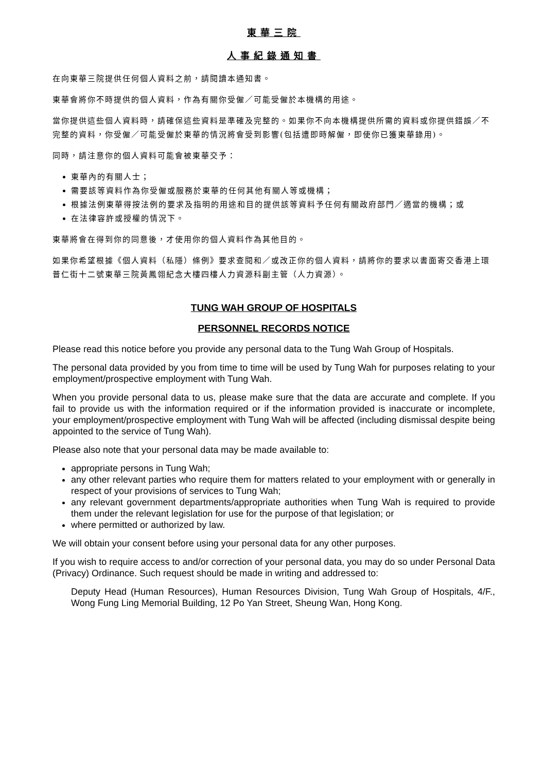東華三院
人事紀錄通知書
在向東華三院提供任何個人資料之前，請閱讀本通知書。
東華會將你不時提供的個人資料，作為有關你受僱／可能受僱於本機構的用途。
當你提供這些個人資料時，請確保這些資料是準確及完整的。如果你不向本機構提供所需的資料或你提供錯誤／不完整的資料，你受僱／可能受僱於東華的情況將會受到影響(包括遭即時解僱，即使你已獲東華錄用)。
同時，請注意你的個人資料可能會被東華交予：
東華內的有關人士；
需要該等資料作為你受僱或服務於東華的任何其他有關人等或機構；
根據法例東華得按法例的要求及指明的用途和目的提供該等資料予任何有關政府部門／適當的機構；或
在法律容許或授權的情況下。
東華將會在得到你的同意後，才使用你的個人資料作為其他目的。
如果你希望根據《個人資料（私隱）條例》要求查閱和／或改正你的個人資料，請將你的要求以書面寄交香港上環普仁街十二號東華三院黃鳳翎紀念大樓四樓人力資源科副主管（人力資源）。
TUNG WAH GROUP OF HOSPITALS
PERSONNEL RECORDS NOTICE
Please read this notice before you provide any personal data to the Tung Wah Group of Hospitals.
The personal data provided by you from time to time will be used by Tung Wah for purposes relating to your employment/prospective employment with Tung Wah.
When you provide personal data to us, please make sure that the data are accurate and complete. If you fail to provide us with the information required or if the information provided is inaccurate or incomplete, your employment/prospective employment with Tung Wah will be affected (including dismissal despite being appointed to the service of Tung Wah).
Please also note that your personal data may be made available to:
appropriate persons in Tung Wah;
any other relevant parties who require them for matters related to your employment with or generally in respect of your provisions of services to Tung Wah;
any relevant government departments/appropriate authorities when Tung Wah is required to provide them under the relevant legislation for use for the purpose of that legislation; or
where permitted or authorized by law.
We will obtain your consent before using your personal data for any other purposes.
If you wish to require access to and/or correction of your personal data, you may do so under Personal Data (Privacy) Ordinance. Such request should be made in writing and addressed to:
Deputy Head (Human Resources), Human Resources Division, Tung Wah Group of Hospitals, 4/F., Wong Fung Ling Memorial Building, 12 Po Yan Street, Sheung Wan, Hong Kong.